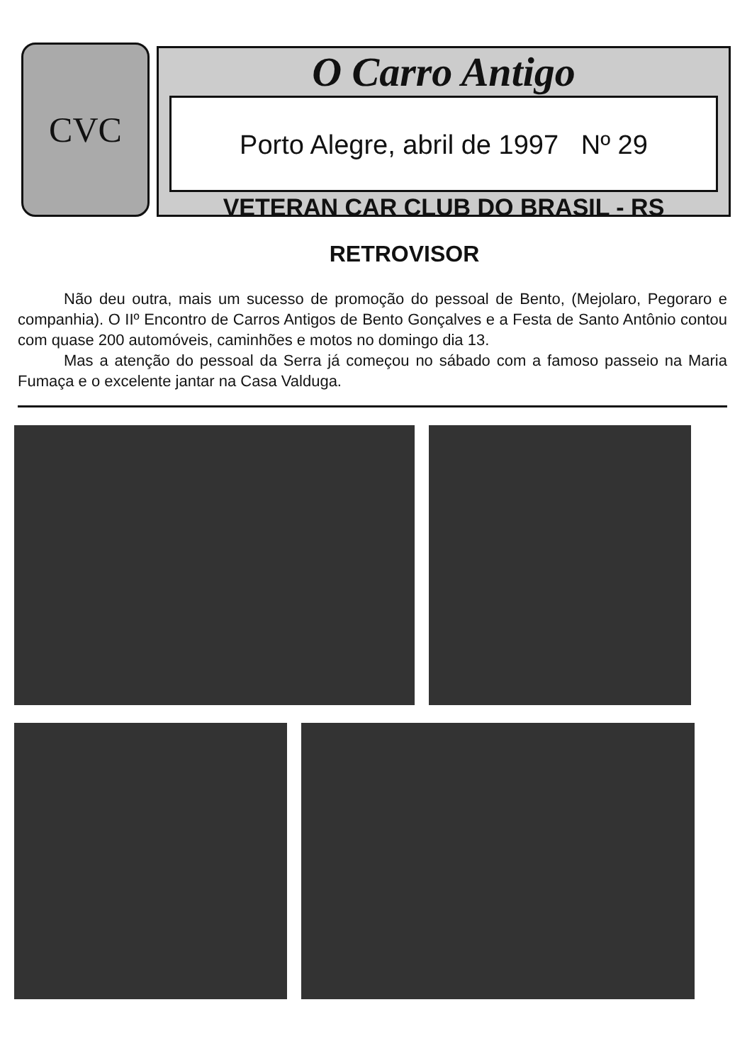CVC
O Carro Antigo
Porto Alegre, abril de 1997 Nº 29
VETERAN CAR CLUB DO BRASIL - RS
RETROVISOR
Não deu outra, mais um sucesso de promoção do pessoal de Bento, (Mejolaro, Pegoraro e companhia). O IIº Encontro de Carros Antigos de Bento Gonçalves e a Festa de Santo Antônio contou com quase 200 automóveis, caminhões e motos no domingo dia 13.
Mas a atenção do pessoal da Serra já começou no sábado com a famoso passeio na Maria Fumaça e o excelente jantar na Casa Valduga.